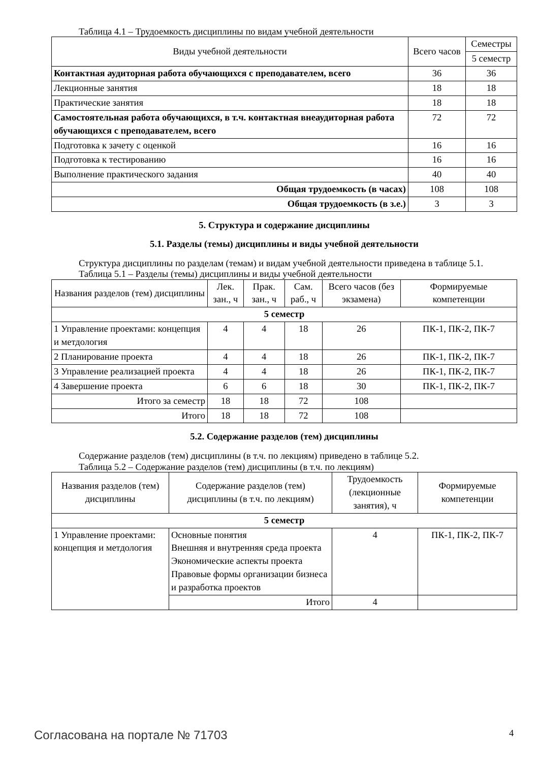Таблица 4.1 – Трудоемкость дисциплины по видам учебной деятельности
| Виды учебной деятельности | Всего часов | Семестры |
| --- | --- | --- |
| | | 5 семестр |
| Контактная аудиторная работа обучающихся с преподавателем, всего | 36 | 36 |
| Лекционные занятия | 18 | 18 |
| Практические занятия | 18 | 18 |
| Самостоятельная работа обучающихся, в т.ч. контактная внеаудиторная работа обучающихся с преподавателем, всего | 72 | 72 |
| Подготовка к зачету с оценкой | 16 | 16 |
| Подготовка к тестированию | 16 | 16 |
| Выполнение практического задания | 40 | 40 |
| Общая трудоемкость (в часах) | 108 | 108 |
| Общая трудоемкость (в з.е.) | 3 | 3 |
5. Структура и содержание дисциплины
5.1. Разделы (темы) дисциплины и виды учебной деятельности
Структура дисциплины по разделам (темам) и видам учебной деятельности приведена в таблице 5.1.
Таблица 5.1 – Разделы (темы) дисциплины и виды учебной деятельности
| Названия разделов (тем) дисциплины | Лек. зан., ч | Прак. зан., ч | Сам. раб., ч | Всего часов (без экзамена) | Формируемые компетенции |
| --- | --- | --- | --- | --- | --- |
| 5 семестр | | | | | |
| 1 Управление проектами: концепция и метдология | 4 | 4 | 18 | 26 | ПК-1, ПК-2, ПК-7 |
| 2 Планирование проекта | 4 | 4 | 18 | 26 | ПК-1, ПК-2, ПК-7 |
| 3 Управление реализацией проекта | 4 | 4 | 18 | 26 | ПК-1, ПК-2, ПК-7 |
| 4 Завершение проекта | 6 | 6 | 18 | 30 | ПК-1, ПК-2, ПК-7 |
| Итого за семестр | 18 | 18 | 72 | 108 | |
| Итого | 18 | 18 | 72 | 108 | |
5.2. Содержание разделов (тем) дисциплины
Содержание разделов (тем) дисциплины (в т.ч. по лекциям) приведено в таблице 5.2.
Таблица 5.2 – Содержание разделов (тем) дисциплины (в т.ч. по лекциям)
| Названия разделов (тем) дисциплины | Содержание разделов (тем) дисциплины (в т.ч. по лекциям) | Трудоемкость (лекционные занятия), ч | Формируемые компетенции |
| --- | --- | --- | --- |
| 5 семестр | | | |
| 1 Управление проектами: концепция и метдология | Основные понятия Внешняя и внутренняя среда проекта Экономические аспекты проекта Правовые формы организации бизнеса и разработка проектов | 4 | ПК-1, ПК-2, ПК-7 |
| | Итого | 4 | |
Согласована на портале № 71703 4